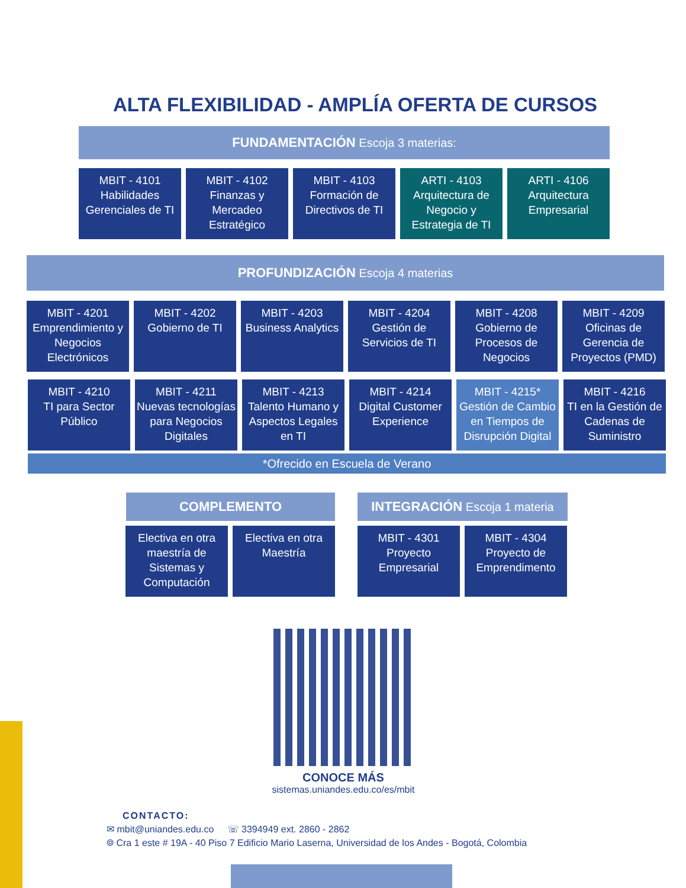ALTA FLEXIBILIDAD - AMPLÍA OFERTA DE CURSOS
FUNDAMENTACIÓN Escoja 3 materias:
MBIT - 4101
Habilidades Gerenciales de TI
MBIT - 4102
Finanzas y Mercadeo Estratégico
MBIT - 4103
Formación de Directivos de TI
ARTI - 4103
Arquitectura de Negocio y Estrategia de TI
ARTI - 4106
Arquitectura Empresarial
PROFUNDIZACIÓN Escoja 4 materias
MBIT - 4201
Emprendimiento y Negocios Electrónicos
MBIT - 4202
Gobierno de TI
MBIT - 4203
Business Analytics
MBIT - 4204
Gestión de Servicios de TI
MBIT - 4208
Gobierno de Procesos de Negocios
MBIT - 4209
Oficinas de Gerencia de Proyectos (PMD)
MBIT - 4210
TI para Sector Público
MBIT - 4211
Nuevas tecnologías para Negocios Digitales
MBIT - 4213
Talento Humano y Aspectos Legales en TI
MBIT - 4214
Digital Customer Experience
MBIT - 4215*
Gestión de Cambio en Tiempos de Disrupción Digital
MBIT - 4216
TI en la Gestión de Cadenas de Suministro
*Ofrecido en Escuela de Verano
COMPLEMENTO INTEGRACIÓN Escoja 1 materia
Electiva en otra maestría de Sistemas y Computación
Electiva en otra Maestría
MBIT - 4301
Proyecto Empresarial
MBIT - 4304
Proyecto de Emprendimento
CONOCE MÁS
sistemas.uniandes.edu.co/es/mbit
CONTACTO:
✉ mbit@uniandes.edu.co ☏ 3394949 ext. 2860 - 2862
⌾ Cra 1 este # 19A - 40 Piso 7 Edificio Mario Laserna, Universidad de los Andes - Bogotá, Colombia